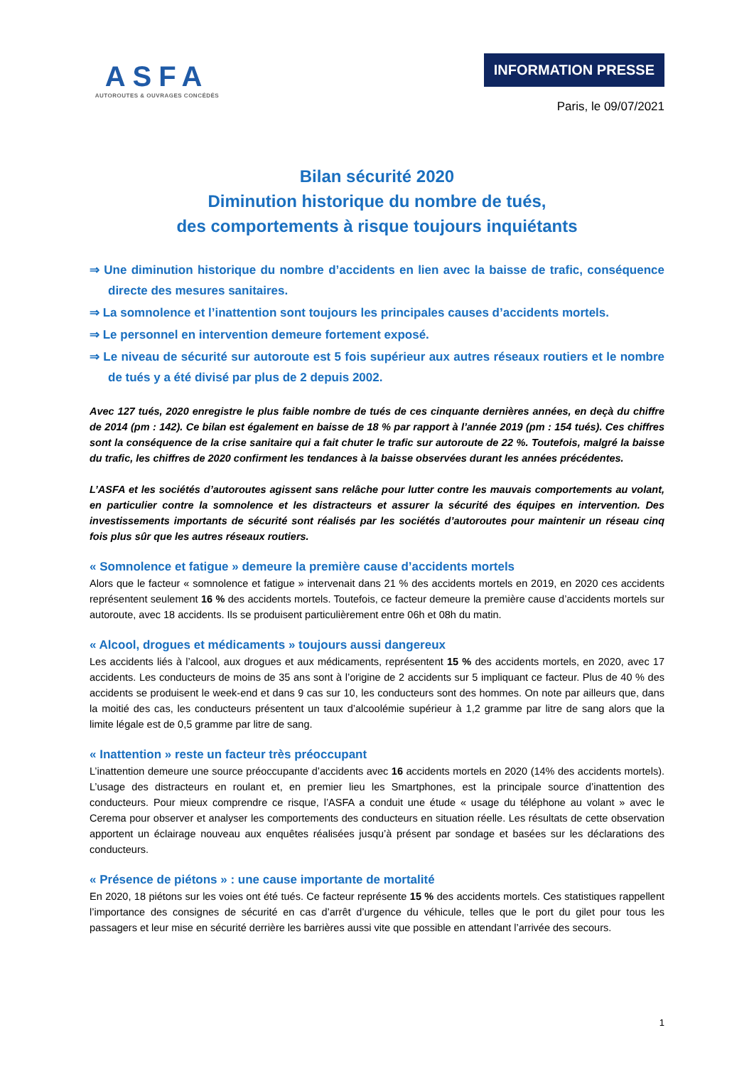ASFA
AUTOROUTES & OUVRAGES CONCÉDÉS
INFORMATION PRESSE
Paris, le 09/07/2021
Bilan sécurité 2020
Diminution historique du nombre de tués,
des comportements à risque toujours inquiétants
⇒ Une diminution historique du nombre d’accidents en lien avec la baisse de trafic, conséquence directe des mesures sanitaires.
⇒ La somnolence et l’inattention sont toujours les principales causes d’accidents mortels.
⇒ Le personnel en intervention demeure fortement exposé.
⇒ Le niveau de sécurité sur autoroute est 5 fois supérieur aux autres réseaux routiers et le nombre de tués y a été divisé par plus de 2 depuis 2002.
Avec 127 tués, 2020 enregistre le plus faible nombre de tués de ces cinquante dernières années, en deçà du chiffre de 2014 (pm : 142). Ce bilan est également en baisse de 18 % par rapport à l’année 2019 (pm : 154 tués). Ces chiffres sont la conséquence de la crise sanitaire qui a fait chuter le trafic sur autoroute de 22 %. Toutefois, malgré la baisse du trafic, les chiffres de 2020 confirment les tendances à la baisse observées durant les années précédentes.
L’ASFA et les sociétés d’autoroutes agissent sans relâche pour lutter contre les mauvais comportements au volant, en particulier contre la somnolence et les distracteurs et assurer la sécurité des équipes en intervention. Des investissements importants de sécurité sont réalisés par les sociétés d’autoroutes pour maintenir un réseau cinq fois plus sûr que les autres réseaux routiers.
« Somnolence et fatigue » demeure la première cause d’accidents mortels
Alors que le facteur « somnolence et fatigue » intervenait dans 21 % des accidents mortels en 2019, en 2020 ces accidents représentent seulement 16 % des accidents mortels. Toutefois, ce facteur demeure la première cause d’accidents mortels sur autoroute, avec 18 accidents. Ils se produisent particulièrement entre 06h et 08h du matin.
« Alcool, drogues et médicaments » toujours aussi dangereux
Les accidents liés à l’alcool, aux drogues et aux médicaments, représentent 15 % des accidents mortels, en 2020, avec 17 accidents. Les conducteurs de moins de 35 ans sont à l’origine de 2 accidents sur 5 impliquant ce facteur. Plus de 40 % des accidents se produisent le week-end et dans 9 cas sur 10, les conducteurs sont des hommes. On note par ailleurs que, dans la moitié des cas, les conducteurs présentent un taux d’alcoolémie supérieur à 1,2 gramme par litre de sang alors que la limite légale est de 0,5 gramme par litre de sang.
« Inattention » reste un facteur très préoccupant
L’inattention demeure une source préoccupante d’accidents avec 16 accidents mortels en 2020 (14% des accidents mortels). L’usage des distracteurs en roulant et, en premier lieu les Smartphones, est la principale source d’inattention des conducteurs. Pour mieux comprendre ce risque, l’ASFA a conduit une étude « usage du téléphone au volant » avec le Cerema pour observer et analyser les comportements des conducteurs en situation réelle. Les résultats de cette observation apportent un éclairage nouveau aux enquêtes réalisées jusqu’à présent par sondage et basées sur les déclarations des conducteurs.
« Présence de piétons » : une cause importante de mortalité
En 2020, 18 piétons sur les voies ont été tués. Ce facteur représente 15 % des accidents mortels. Ces statistiques rappellent l’importance des consignes de sécurité en cas d’arrêt d’urgence du véhicule, telles que le port du gilet pour tous les passagers et leur mise en sécurité derrière les barrières aussi vite que possible en attendant l’arrivée des secours.
1